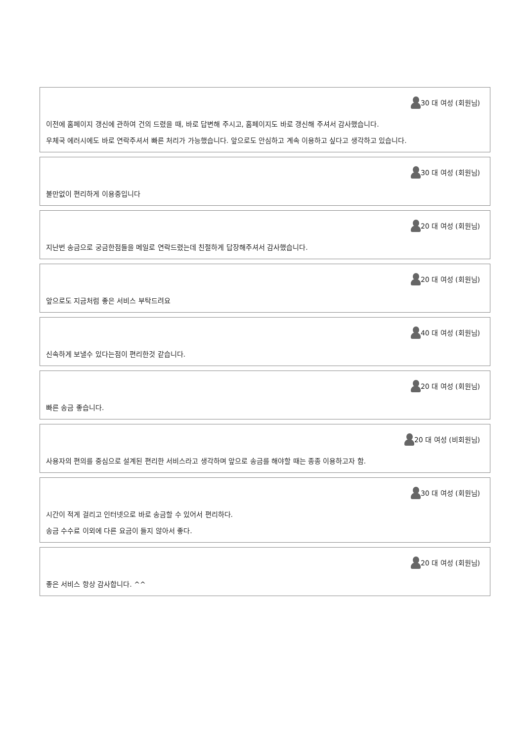30 대 여성 (회원님)
이전에 홈페이지 갱신에 관하여 건의 드렸을 때, 바로 답변해 주시고, 홈페이지도 바로 갱신해 주셔서 감사했습니다.
우체국 에러시에도 바로 연락주셔서 빠른 처리가 가능했습니다. 앞으로도 안심하고 계속 이용하고 싶다고 생각하고 있습니다.
30 대 여성 (회원님)
불만없이 편리하게 이용중입니다
20 대 여성 (회원님)
지난번 송금으로 궁금한점들을 메일로 연락드렸는데 친절하게 답장해주셔서 감사했습니다.
20 대 여성 (회원님)
앞으로도 지금처럼 좋은 서비스 부탁드려요
40 대 여성 (회원님)
신속하게 보낼수 있다는점이 편리한것 같습니다.
20 대 여성 (회원님)
빠른 송금 좋습니다.
20 대 여성 (비회원님)
사용자의 편의를 중심으로 설계된 편리한 서비스라고 생각하며 앞으로 송금를 해야할 때는 종종 이용하고자 함.
30 대 여성 (회원님)
시간이 적게 걸리고 인터넷으로 바로 송금할 수 있어서 편리하다.
송금 수수료 이외에 다른 요금이 들지 않아서 좋다.
20 대 여성 (회원님)
좋은 서비스 항상 감사합니다. ^^